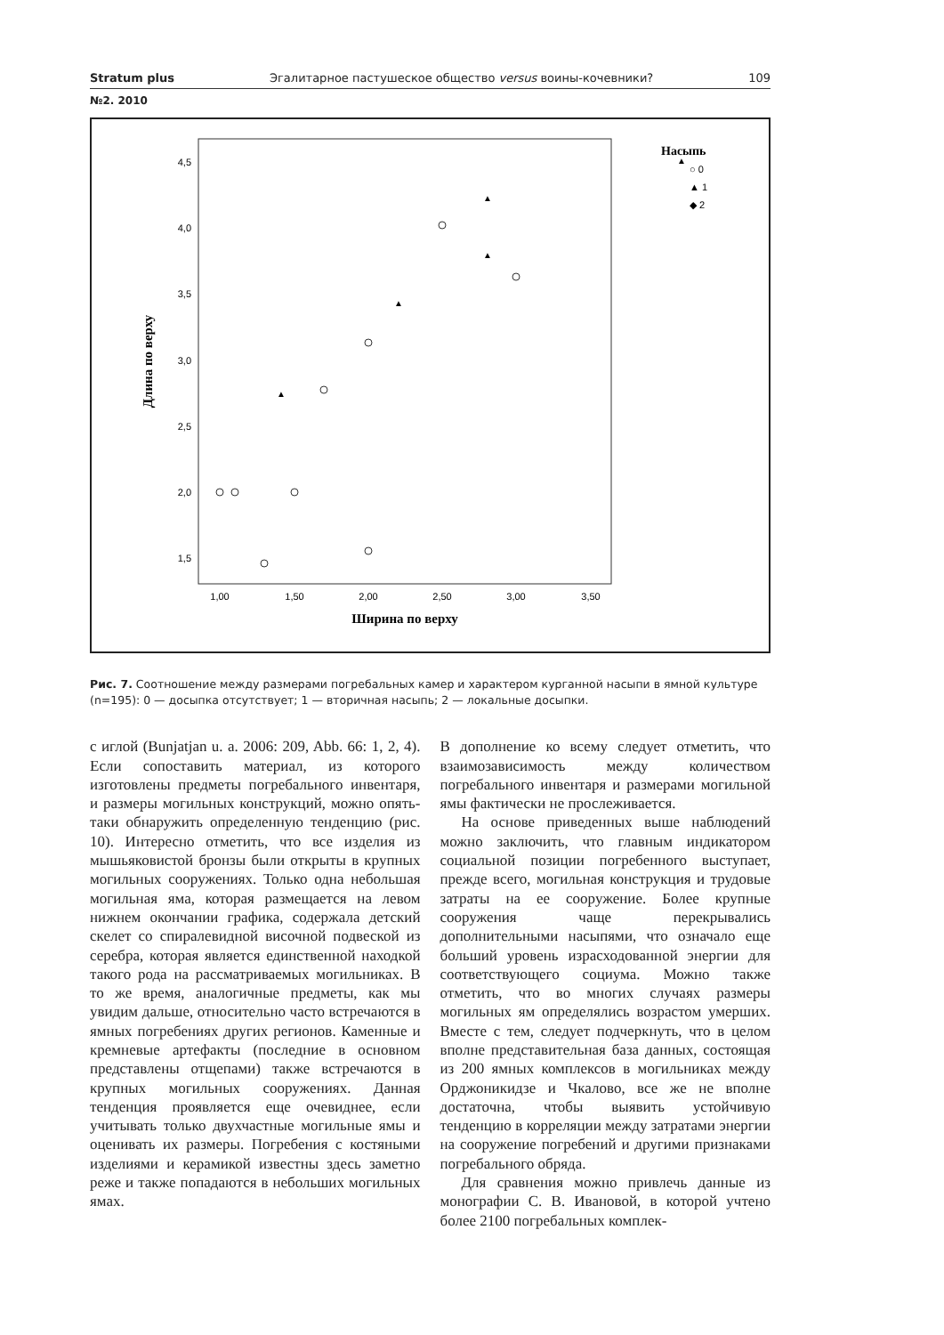Stratum plus Эгалитарное пастушеское общество versus воины-кочевники? 109
№2. 2010
4,5
4,0
3,5
3,0
2,5
2,0
1,5
1,00
1,50
2,00
2,50
3,00
3,50
Ширина по верху
Длина по верху
Насыпь
○ 0
▲ 1
◆ 2
▲
▲
▲
▲
▲
Рис. 7. Соотношение между размерами погребальных камер и характером курганной насыпи в ямной культуре (n=195): 0 — досыпка отсутствует; 1 — вторичная насыпь; 2 — локальные досыпки.
с иглой (Bunjatjan u. a. 2006: 209, Abb. 66: 1, 2, 4). Если сопоставить материал, из которого изготовлены предметы погребального инвентаря, и размеры могильных конструкций, можно опять-таки обнаружить определенную тенденцию (рис. 10). Интересно отметить, что все изделия из мышьяковистой бронзы были открыты в крупных могильных сооружениях. Только одна небольшая могильная яма, которая размещается на левом нижнем окончании графика, содержала детский скелет со спиралевидной височной подвеской из серебра, которая является единственной находкой такого рода на рассматриваемых могильниках. В то же время, аналогичные предметы, как мы увидим дальше, относительно часто встречаются в ямных погребениях других регионов. Каменные и кремневые артефакты (последние в основном представлены отщепами) также встречаются в крупных могильных сооружениях. Данная тенденция проявляется еще очевиднее, если учитывать только двухчастные могильные ямы и оценивать их размеры. Погребения с костяными изделиями и керамикой известны здесь заметно реже и также попадаются в небольших могильных ямах.
В дополнение ко всему следует отметить, что взаимозависимость между количеством погребального инвентаря и размерами могильной ямы фактически не прослеживается.
На основе приведенных выше наблюдений можно заключить, что главным индикатором социальной позиции погребенного выступает, прежде всего, могильная конструкция и трудовые затраты на ее сооружение. Более крупные сооружения чаще перекрывались дополнительными насыпями, что означало еще больший уровень израсходованной энергии для соответствующего социума. Можно также отметить, что во многих случаях размеры могильных ям определялись возрастом умерших. Вместе с тем, следует подчеркнуть, что в целом вполне представительная база данных, состоящая из 200 ямных комплексов в могильниках между Орджоникидзе и Чкалово, все же не вполне достаточна, чтобы выявить устойчивую тенденцию в корреляции между затратами энергии на сооружение погребений и другими признаками погребального обряда.
Для сравнения можно привлечь данные из монографии С. В. Ивановой, в которой учтено более 2100 погребальных комплек-